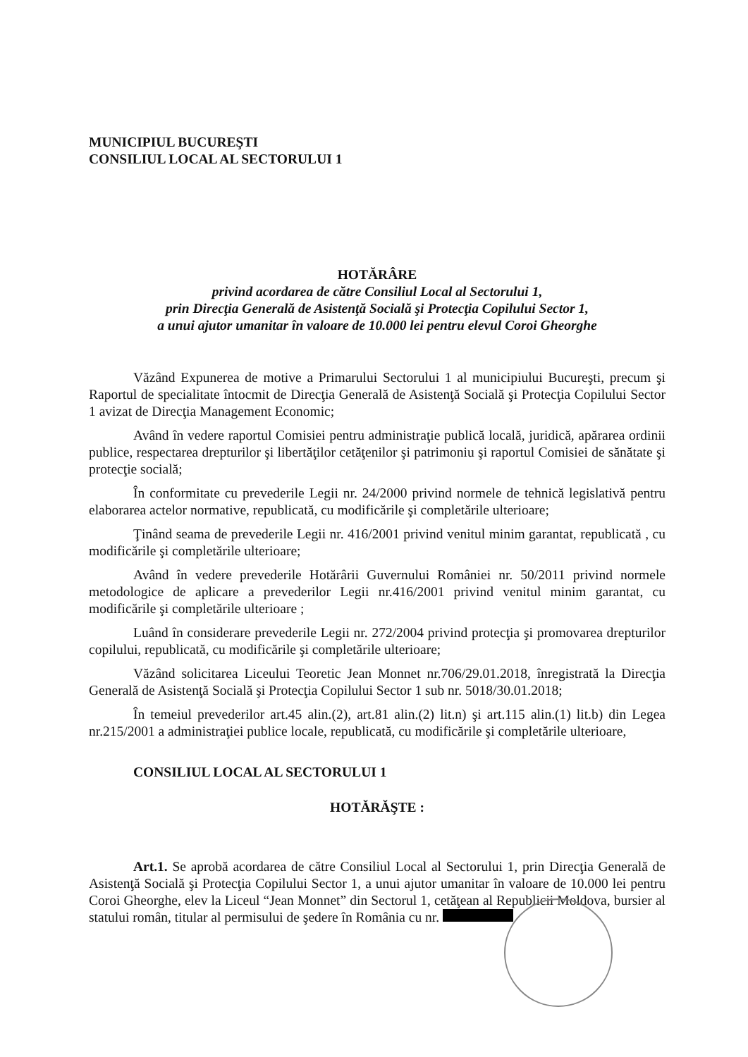MUNICIPIUL BUCUREŞTI
CONSILIUL LOCAL AL SECTORULUI 1
HOTĂRÂRE
privind acordarea de către Consiliul Local al Sectorului 1,
prin Direcţia Generală de Asistenţă Socială şi Protecţia Copilului Sector 1,
a unui ajutor umanitar în valoare de 10.000 lei pentru elevul Coroi Gheorghe
Văzând Expunerea de motive a Primarului Sectorului 1 al municipiului Bucureşti, precum şi Raportul de specialitate întocmit de Direcţia Generală de Asistenţă Socială şi Protecţia Copilului Sector 1 avizat de Direcţia Management Economic;
Având în vedere raportul Comisiei pentru administraţie publică locală, juridică, apărarea ordinii publice, respectarea drepturilor şi libertăţilor cetăţenilor şi patrimoniu şi raportul Comisiei de sănătate şi protecţie socială;
În conformitate cu prevederile Legii nr. 24/2000 privind normele de tehnică legislativă pentru elaborarea actelor normative, republicată, cu modificările şi completările ulterioare;
Ţinând seama de prevederile Legii nr. 416/2001 privind venitul minim garantat, republicată , cu modificările şi completările ulterioare;
Având în vedere prevederile Hotărârii Guvernului României nr. 50/2011 privind normele metodologice de aplicare a prevederilor Legii nr.416/2001 privind venitul minim garantat, cu modificările şi completările ulterioare ;
Luând în considerare prevederile Legii nr. 272/2004 privind protecţia şi promovarea drepturilor copilului, republicată, cu modificările şi completările ulterioare;
Văzând solicitarea Liceului Teoretic Jean Monnet nr.706/29.01.2018, înregistrată la Direcţia Generală de Asistenţă Socială şi Protecţia Copilului Sector 1 sub nr. 5018/30.01.2018;
În temeiul prevederilor art.45 alin.(2), art.81 alin.(2) lit.n) şi art.115 alin.(1) lit.b) din Legea nr.215/2001 a administraţiei publice locale, republicată, cu modificările şi completările ulterioare,
CONSILIUL LOCAL AL SECTORULUI 1
HOTĂRĂŞTE :
Art.1. Se aprobă acordarea de către Consiliul Local al Sectorului 1, prin Direcţia Generală de Asistenţă Socială şi Protecţia Copilului Sector 1, a unui ajutor umanitar în valoare de 10.000 lei pentru Coroi Gheorghe, elev la Liceul “Jean Monnet” din Sectorul 1, cetăţean al Republicii Moldova, bursier al statului român, titular al permisului de şedere în România cu nr.